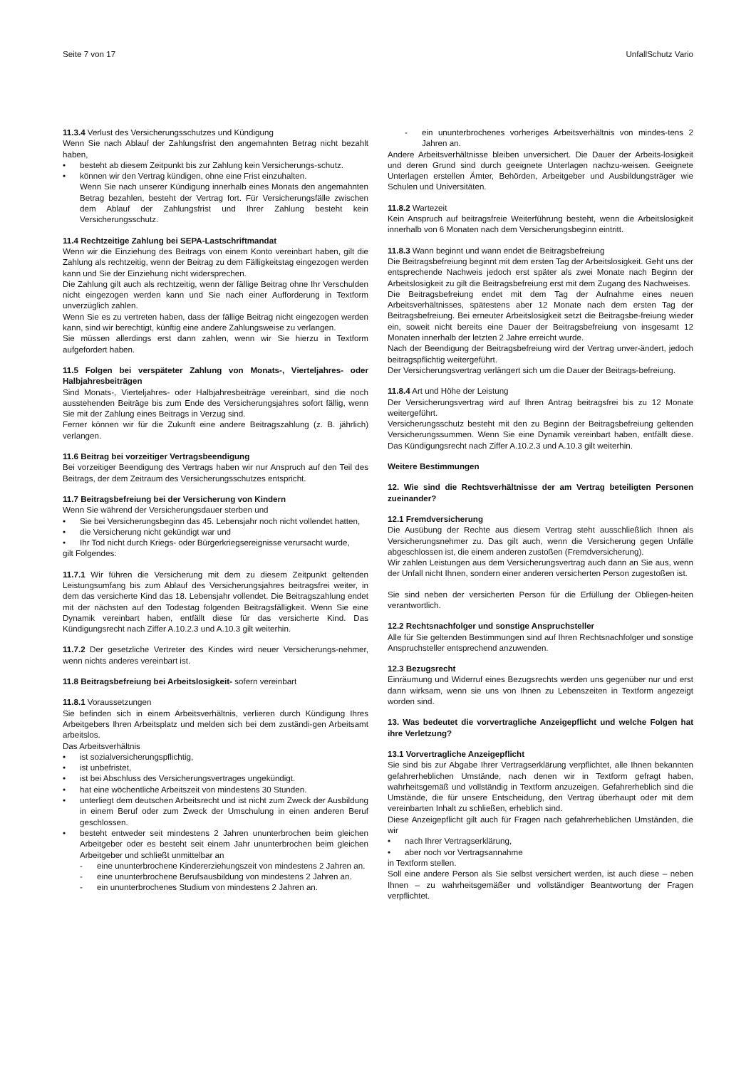Seite 7 von 17 UnfallSchutz Vario
11.3.4 Verlust des Versicherungsschutzes und Kündigung
Wenn Sie nach Ablauf der Zahlungsfrist den angemahnten Betrag nicht bezahlt haben,
besteht ab diesem Zeitpunkt bis zur Zahlung kein Versicherungs-schutz.
können wir den Vertrag kündigen, ohne eine Frist einzuhalten.
Wenn Sie nach unserer Kündigung innerhalb eines Monats den angemahnten Betrag bezahlen, besteht der Vertrag fort. Für Versicherungsfälle zwischen dem Ablauf der Zahlungsfrist und Ihrer Zahlung besteht kein Versicherungsschutz.
11.4 Rechtzeitige Zahlung bei SEPA-Lastschriftmandat
Wenn wir die Einziehung des Beitrags von einem Konto vereinbart haben, gilt die Zahlung als rechtzeitig, wenn der Beitrag zu dem Fälligkeitstag eingezogen werden kann und Sie der Einziehung nicht widersprechen.
Die Zahlung gilt auch als rechtzeitig, wenn der fällige Beitrag ohne Ihr Verschulden nicht eingezogen werden kann und Sie nach einer Aufforderung in Textform unverzüglich zahlen.
Wenn Sie es zu vertreten haben, dass der fällige Beitrag nicht eingezogen werden kann, sind wir berechtigt, künftig eine andere Zahlungsweise zu verlangen.
Sie müssen allerdings erst dann zahlen, wenn wir Sie hierzu in Textform aufgefordert haben.
11.5 Folgen bei verspäteter Zahlung von Monats-, Vierteljahres- oder Halbjahresbeiträgen
Sind Monats-, Vierteljahres- oder Halbjahresbeiträge vereinbart, sind die noch ausstehenden Beiträge bis zum Ende des Versicherungsjahres sofort fällig, wenn Sie mit der Zahlung eines Beitrags in Verzug sind.
Ferner können wir für die Zukunft eine andere Beitragszahlung (z. B. jährlich) verlangen.
11.6 Beitrag bei vorzeitiger Vertragsbeendigung
Bei vorzeitiger Beendigung des Vertrags haben wir nur Anspruch auf den Teil des Beitrags, der dem Zeitraum des Versicherungsschutzes entspricht.
11.7 Beitragsbefreiung bei der Versicherung von Kindern
Wenn Sie während der Versicherungsdauer sterben und
Sie bei Versicherungsbeginn das 45. Lebensjahr noch nicht vollendet hatten,
die Versicherung nicht gekündigt war und
Ihr Tod nicht durch Kriegs- oder Bürgerkriegsereignisse verursacht wurde,
gilt Folgendes:
11.7.1 Wir führen die Versicherung mit dem zu diesem Zeitpunkt geltenden Leistungsumfang bis zum Ablauf des Versicherungsjahres beitragsfrei weiter, in dem das versicherte Kind das 18. Lebensjahr vollendet. Die Beitragszahlung endet mit der nächsten auf den Todestag folgenden Beitragsfälligkeit. Wenn Sie eine Dynamik vereinbart haben, entfällt diese für das versicherte Kind. Das Kündigungsrecht nach Ziffer A.10.2.3 und A.10.3 gilt weiterhin.
11.7.2 Der gesetzliche Vertreter des Kindes wird neuer Versicherungs-nehmer, wenn nichts anderes vereinbart ist.
11.8 Beitragsbefreiung bei Arbeitslosigkeit- sofern vereinbart
11.8.1 Voraussetzungen
Sie befinden sich in einem Arbeitsverhältnis, verlieren durch Kündigung Ihres Arbeitgebers Ihren Arbeitsplatz und melden sich bei dem zuständi-gen Arbeitsamt arbeitslos.
Das Arbeitsverhältnis
ist sozialversicherungspflichtig,
ist unbefristet,
ist bei Abschluss des Versicherungsvertrages ungekündigt.
hat eine wöchentliche Arbeitszeit von mindestens 30 Stunden.
unterliegt dem deutschen Arbeitsrecht und ist nicht zum Zweck der Ausbildung in einem Beruf oder zum Zweck der Umschulung in einen anderen Beruf geschlossen.
besteht entweder seit mindestens 2 Jahren ununterbrochen beim gleichen Arbeitgeber oder es besteht seit einem Jahr ununterbrochen beim gleichen Arbeitgeber und schließt unmittelbar an
eine ununterbrochene Kindererziehungszeit von mindestens 2 Jahren an.
eine ununterbrochene Berufsausbildung von mindestens 2 Jahren an.
ein ununterbrochenes Studium von mindestens 2 Jahren an.
ein ununterbrochenes vorheriges Arbeitsverhältnis von mindes-tens 2 Jahren an.
Andere Arbeitsverhältnisse bleiben unversichert. Die Dauer der Arbeits-losigkeit und deren Grund sind durch geeignete Unterlagen nachzu-weisen. Geeignete Unterlagen erstellen Ämter, Behörden, Arbeitgeber und Ausbildungsträger wie Schulen und Universitäten.
11.8.2 Wartezeit
Kein Anspruch auf beitragsfreie Weiterführung besteht, wenn die Arbeitslosigkeit innerhalb von 6 Monaten nach dem Versicherungsbeginn eintritt.
11.8.3 Wann beginnt und wann endet die Beitragsbefreiung
Die Beitragsbefreiung beginnt mit dem ersten Tag der Arbeitslosigkeit. Geht uns der entsprechende Nachweis jedoch erst später als zwei Monate nach Beginn der Arbeitslosigkeit zu gilt die Beitragsbefreiung erst mit dem Zugang des Nachweises.
Die Beitragsbefreiung endet mit dem Tag der Aufnahme eines neuen Arbeitsverhältnisses, spätestens aber 12 Monate nach dem ersten Tag der Beitragsbefreiung. Bei erneuter Arbeitslosigkeit setzt die Beitragsbe-freiung wieder ein, soweit nicht bereits eine Dauer der Beitragsbefreiung von insgesamt 12 Monaten innerhalb der letzten 2 Jahre erreicht wurde.
Nach der Beendigung der Beitragsbefreiung wird der Vertrag unver-ändert, jedoch beitragspflichtig weitergeführt.
Der Versicherungsvertrag verlängert sich um die Dauer der Beitrags-befreiung.
11.8.4 Art und Höhe der Leistung
Der Versicherungsvertrag wird auf Ihren Antrag beitragsfrei bis zu 12 Monate weitergeführt.
Versicherungsschutz besteht mit den zu Beginn der Beitragsbefreiung geltenden Versicherungssummen. Wenn Sie eine Dynamik vereinbart haben, entfällt diese. Das Kündigungsrecht nach Ziffer A.10.2.3 und A.10.3 gilt weiterhin.
Weitere Bestimmungen
12. Wie sind die Rechtsverhältnisse der am Vertrag beteiligten Personen zueinander?
12.1 Fremdversicherung
Die Ausübung der Rechte aus diesem Vertrag steht ausschließlich Ihnen als Versicherungsnehmer zu. Das gilt auch, wenn die Versicherung gegen Unfälle abgeschlossen ist, die einem anderen zustoßen (Fremdversicherung).
Wir zahlen Leistungen aus dem Versicherungsvertrag auch dann an Sie aus, wenn der Unfall nicht Ihnen, sondern einer anderen versicherten Person zugestoßen ist.
Sie sind neben der versicherten Person für die Erfüllung der Obliegen-heiten verantwortlich.
12.2 Rechtsnachfolger und sonstige Anspruchsteller
Alle für Sie geltenden Bestimmungen sind auf Ihren Rechtsnachfolger und sonstige Anspruchsteller entsprechend anzuwenden.
12.3 Bezugsrecht
Einräumung und Widerruf eines Bezugsrechts werden uns gegenüber nur und erst dann wirksam, wenn sie uns von Ihnen zu Lebenszeiten in Textform angezeigt worden sind.
13. Was bedeutet die vorvertragliche Anzeigepflicht und welche Folgen hat ihre Verletzung?
13.1 Vorvertragliche Anzeigepflicht
Sie sind bis zur Abgabe Ihrer Vertragserklärung verpflichtet, alle Ihnen bekannten gefahrerheblichen Umstände, nach denen wir in Textform gefragt haben, wahrheitsgemäß und vollständig in Textform anzuzeigen. Gefahrerheblich sind die Umstände, die für unsere Entscheidung, den Vertrag überhaupt oder mit dem vereinbarten Inhalt zu schließen, erheblich sind.
Diese Anzeigepflicht gilt auch für Fragen nach gefahrerheblichen Umständen, die wir
nach Ihrer Vertragserklärung,
aber noch vor Vertragsannahme
in Textform stellen.
Soll eine andere Person als Sie selbst versichert werden, ist auch diese – neben Ihnen – zu wahrheitsgemäßer und vollständiger Beantwortung der Fragen verpflichtet.